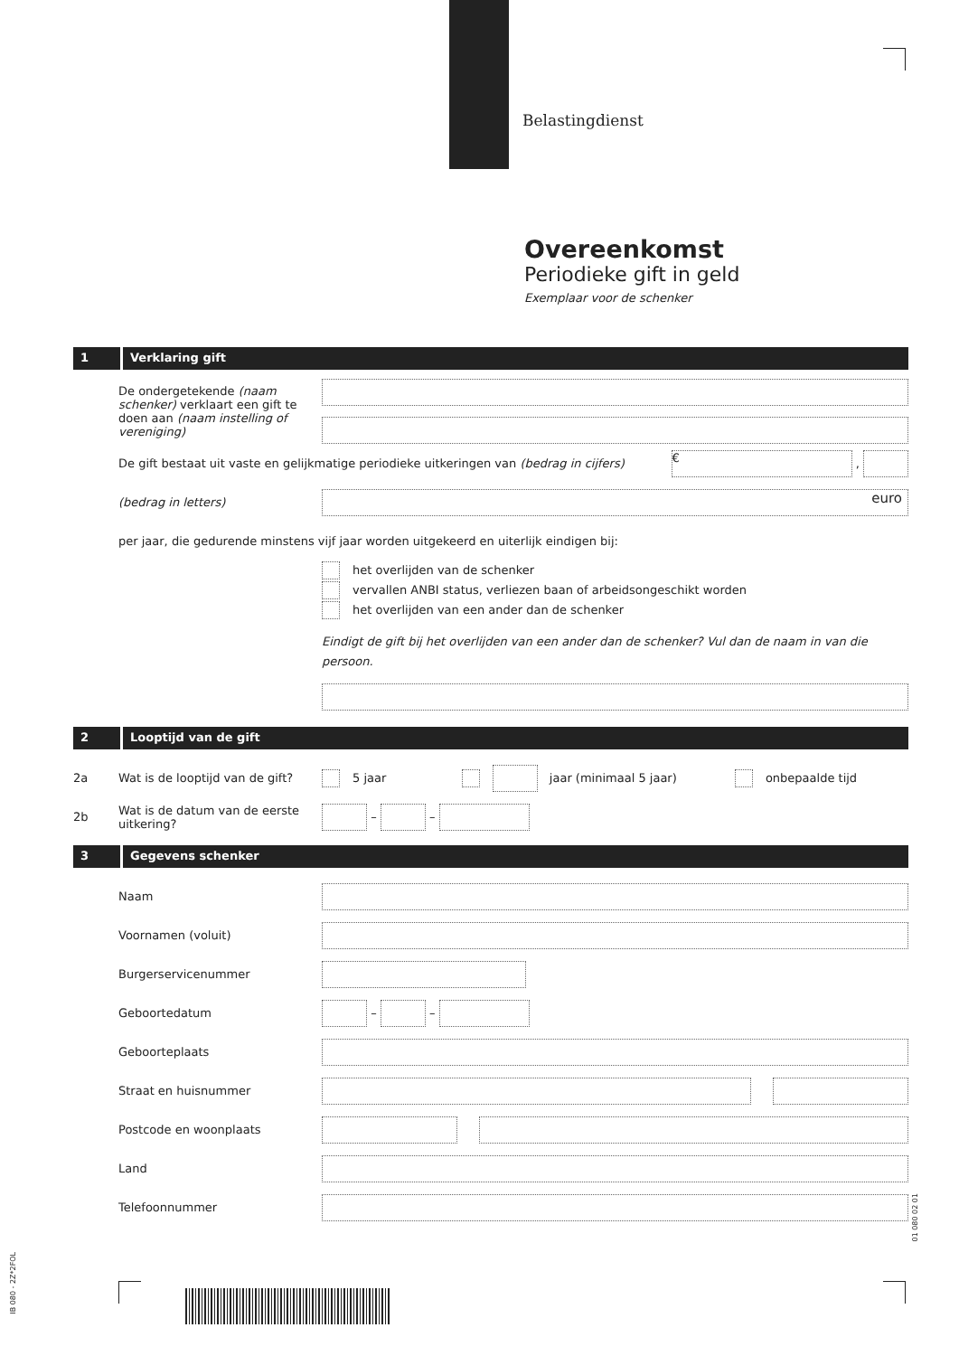Belastingdienst
Overeenkomst
Periodieke gift in geld
Exemplaar voor de schenker
1 Verklaring gift
De ondergetekende (naam schenker) verklaart een gift te doen aan (naam instelling of vereniging)
De gift bestaat uit vaste en gelijkmatige periodieke uitkeringen van (bedrag in cijfers)
€ ,
(bedrag in letters)
euro
per jaar, die gedurende minstens vijf jaar worden uitgekeerd en uiterlijk eindigen bij:
het overlijden van de schenker
vervallen ANBI status, verliezen baan of arbeidsongeschikt worden
het overlijden van een ander dan de schenker
Eindigt de gift bij het overlijden van een ander dan de schenker? Vul dan de naam in van die persoon.
2 Looptijd van de gift
2a
Wat is de looptijd van de gift?
5 jaar jaar (minimaal 5 jaar) onbepaalde tijd
2b
Wat is de datum van de eerste uitkering?
– –
3 Gegevens schenker
Naam
Voornamen (voluit)
Burgerservicenummer
Geboortedatum – –
Geboorteplaats
Straat en huisnummer
Postcode en woonplaats
Land
Telefoonnummer
IB 080 - 2Z*2FOL
01 080 02 01